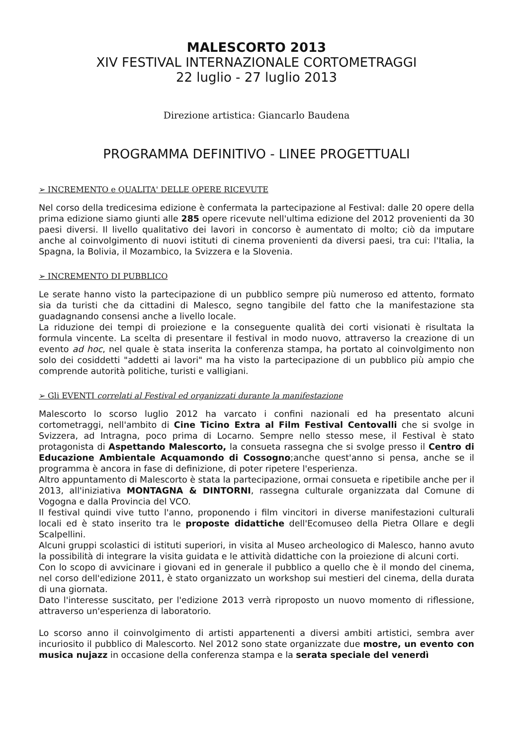MALESCORTO 2013
XIV FESTIVAL INTERNAZIONALE CORTOMETRAGGI
22 luglio - 27 luglio 2013
Direzione artistica: Giancarlo Baudena
PROGRAMMA DEFINITIVO - LINEE PROGETTUALI
➢ INCREMENTO e QUALITA' DELLE OPERE RICEVUTE
Nel corso della tredicesima edizione è confermata la partecipazione al Festival: dalle 20 opere della prima edizione siamo giunti alle 285 opere ricevute nell'ultima edizione del 2012 provenienti da 30 paesi diversi. Il livello qualitativo dei lavori in concorso è aumentato di molto; ciò da imputare anche al coinvolgimento di nuovi istituti di cinema provenienti da diversi paesi, tra cui: l'Italia, la Spagna, la Bolivia, il Mozambico, la Svizzera e la Slovenia.
➢ INCREMENTO DI PUBBLICO
Le serate hanno visto la partecipazione di un pubblico sempre più numeroso ed attento, formato sia da turisti che da cittadini di Malesco, segno tangibile del fatto che la manifestazione sta guadagnando consensi anche a livello locale.
La riduzione dei tempi di proiezione e la conseguente qualità dei corti visionati è risultata la formula vincente. La scelta di presentare il festival in modo nuovo, attraverso la creazione di un evento ad hoc, nel quale è stata inserita la conferenza stampa, ha portato al coinvolgimento non solo dei cosiddetti "addetti ai lavori" ma ha visto la partecipazione di un pubblico più ampio che comprende autorità politiche, turisti e valligiani.
➢ Gli EVENTI correlati al Festival ed organizzati durante la manifestazione
Malescorto lo scorso luglio 2012 ha varcato i confini nazionali ed ha presentato alcuni cortometraggi, nell'ambito di Cine Ticino Extra al Film Festival Centovalli che si svolge in Svizzera, ad Intragna, poco prima di Locarno. Sempre nello stesso mese, il Festival è stato protagonista di Aspettando Malescorto, la consueta rassegna che si svolge presso il Centro di Educazione Ambientale Acquamondo di Cossogno;anche quest'anno si pensa, anche se il programma è ancora in fase di definizione, di poter ripetere l'esperienza.
Altro appuntamento di Malescorto è stata la partecipazione, ormai consueta e ripetibile anche per il 2013, all'iniziativa MONTAGNA & DINTORNI, rassegna culturale organizzata dal Comune di Vogogna e dalla Provincia del VCO.
Il festival quindi vive tutto l'anno, proponendo i film vincitori in diverse manifestazioni culturali locali ed è stato inserito tra le proposte didattiche dell'Ecomuseo della Pietra Ollare e degli Scalpellini.
Alcuni gruppi scolastici di istituti superiori, in visita al Museo archeologico di Malesco, hanno avuto la possibilità di integrare la visita guidata e le attività didattiche con la proiezione di alcuni corti.
Con lo scopo di avvicinare i giovani ed in generale il pubblico a quello che è il mondo del cinema, nel corso dell'edizione 2011, è stato organizzato un workshop sui mestieri del cinema, della durata di una giornata.
Dato l'interesse suscitato, per l'edizione 2013 verrà riproposto un nuovo momento di riflessione, attraverso un'esperienza di laboratorio.
Lo scorso anno il coinvolgimento di artisti appartenenti a diversi ambiti artistici, sembra aver incuriosito il pubblico di Malescorto. Nel 2012 sono state organizzate due mostre, un evento con musica nujazz in occasione della conferenza stampa e la serata speciale del venerdì